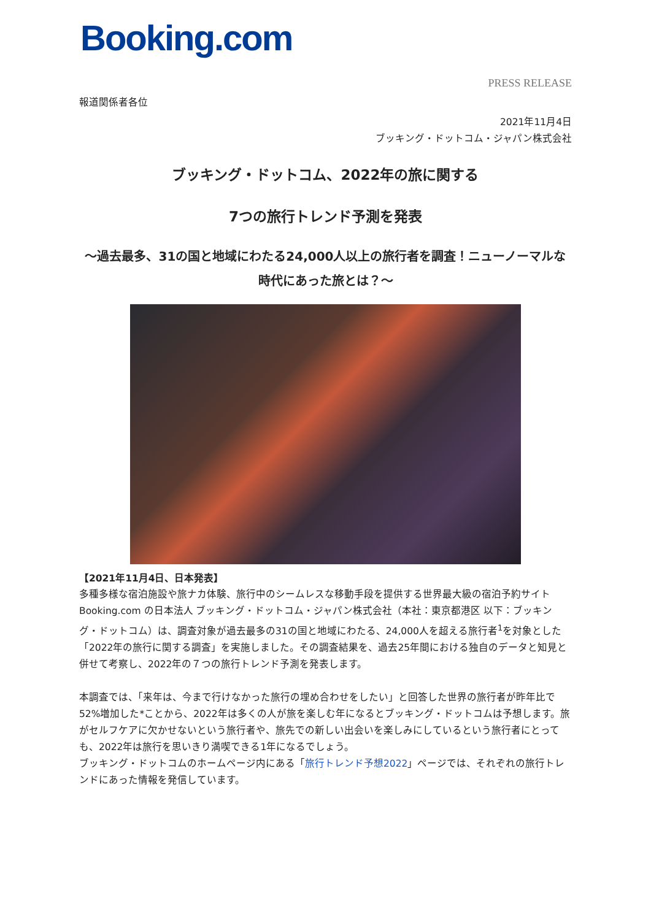Booking.com
PRESS RELEASE
報道関係者各位
2021年11月4日
ブッキング・ドットコム・ジャパン株式会社
ブッキング・ドットコム、2022年の旅に関する
7つの旅行トレンド予測を発表
～過去最多、31の国と地域にわたる24,000人以上の旅行者を調査！ニューノーマルな時代にあった旅とは？～
【2021年11月4日、日本発表】
多種多様な宿泊施設や旅ナカ体験、旅行中のシームレスな移動手段を提供する世界最大級の宿泊予約サイト Booking.com の日本法人 ブッキング・ドットコム・ジャパン株式会社（本社：東京都港区 以下：ブッキング・ドットコム）は、調査対象が過去最多の31の国と地域にわたる、24,000人を超える旅行者<sup>1</sup>を対象とした「2022年の旅行に関する調査」を実施しました。その調査結果を、過去25年間における独自のデータと知見と併せて考察し、2022年の７つの旅行トレンド予測を発表します。
本調査では、「来年は、今まで行けなかった旅行の埋め合わせをしたい」と回答した世界の旅行者が昨年比で52%増加した*ことから、2022年は多くの人が旅を楽しむ年になるとブッキング・ドットコムは予想します。旅がセルフケアに欠かせないという旅行者や、旅先での新しい出会いを楽しみにしているという旅行者にとっても、2022年は旅行を思いきり満喫できる1年になるでしょう。
ブッキング・ドットコムのホームページ内にある「旅行トレンド予想2022」ページでは、それぞれの旅行トレンドにあった情報を発信しています。